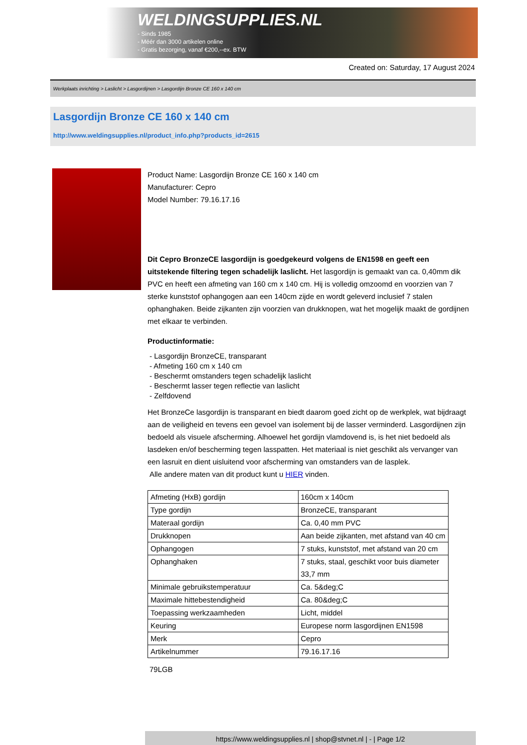WELDINGSUPPLIES.NL
- Sinds 1985
- Méér dan 3000 artikelen online
- Gratis bezorging, vanaf €200,--ex. BTW
Created on: Saturday, 17 August 2024
Werkplaats inrichting > Laslicht > Lasgordijnen > Lasgordijn Bronze CE 160 x 140 cm
Lasgordijn Bronze CE 160 x 140 cm
http://www.weldingsupplies.nl/product_info.php?products_id=2615
Product Name: Lasgordijn Bronze CE 160 x 140 cm
Manufacturer: Cepro
Model Number: 79.16.17.16
Dit Cepro BronzeCE lasgordijn is goedgekeurd volgens de EN1598 en geeft een uitstekende filtering tegen schadelijk laslicht. Het lasgordijn is gemaakt van ca. 0,40mm dik PVC en heeft een afmeting van 160 cm x 140 cm. Hij is volledig omzoomd en voorzien van 7 sterke kunststof ophangogen aan een 140cm zijde en wordt geleverd inclusief 7 stalen ophanghaken. Beide zijkanten zijn voorzien van drukknopen, wat het mogelijk maakt de gordijnen met elkaar te verbinden.
Productinformatie:
- Lasgordijn BronzeCE, transparant
- Afmeting 160 cm x 140 cm
- Beschermt omstanders tegen schadelijk laslicht
- Beschermt lasser tegen reflectie van laslicht
- Zelfdovend
Het BronzeCe lasgordijn is transparant en biedt daarom goed zicht op de werkplek, wat bijdraagt aan de veiligheid en tevens een gevoel van isolement bij de lasser verminderd. Lasgordijnen zijn bedoeld als visuele afscherming. Alhoewel het gordijn vlamdovend is, is het niet bedoeld als lasdeken en/of bescherming tegen lasspatten. Het materiaal is niet geschikt als vervanger van een lasruit en dient uisluitend voor afscherming van omstanders van de lasplek.
Alle andere maten van dit product kunt u HIER vinden.
| Afmeting (HxB) gordijn | 160cm x 140cm |
| Type gordijn | BronzeCE, transparant |
| Materaal gordijn | Ca. 0,40 mm PVC |
| Drukknopen | Aan beide zijkanten, met afstand van 40 cm |
| Ophangogen | 7 stuks, kunststof, met afstand van 20 cm |
| Ophanghaken | 7 stuks, staal, geschikt voor buis diameter 33,7 mm |
| Minimale gebruikstemperatuur | Ca. 5&deg;C |
| Maximale hittebestendigheid | Ca. 80&deg;C |
| Toepassing werkzaamheden | Licht, middel |
| Keuring | Europese norm lasgordijnen EN1598 |
| Merk | Cepro |
| Artikelnummer | 79.16.17.16 |
79LGB
https://www.weldingsupplies.nl | shop@stvnet.nl | - | Page 1/2